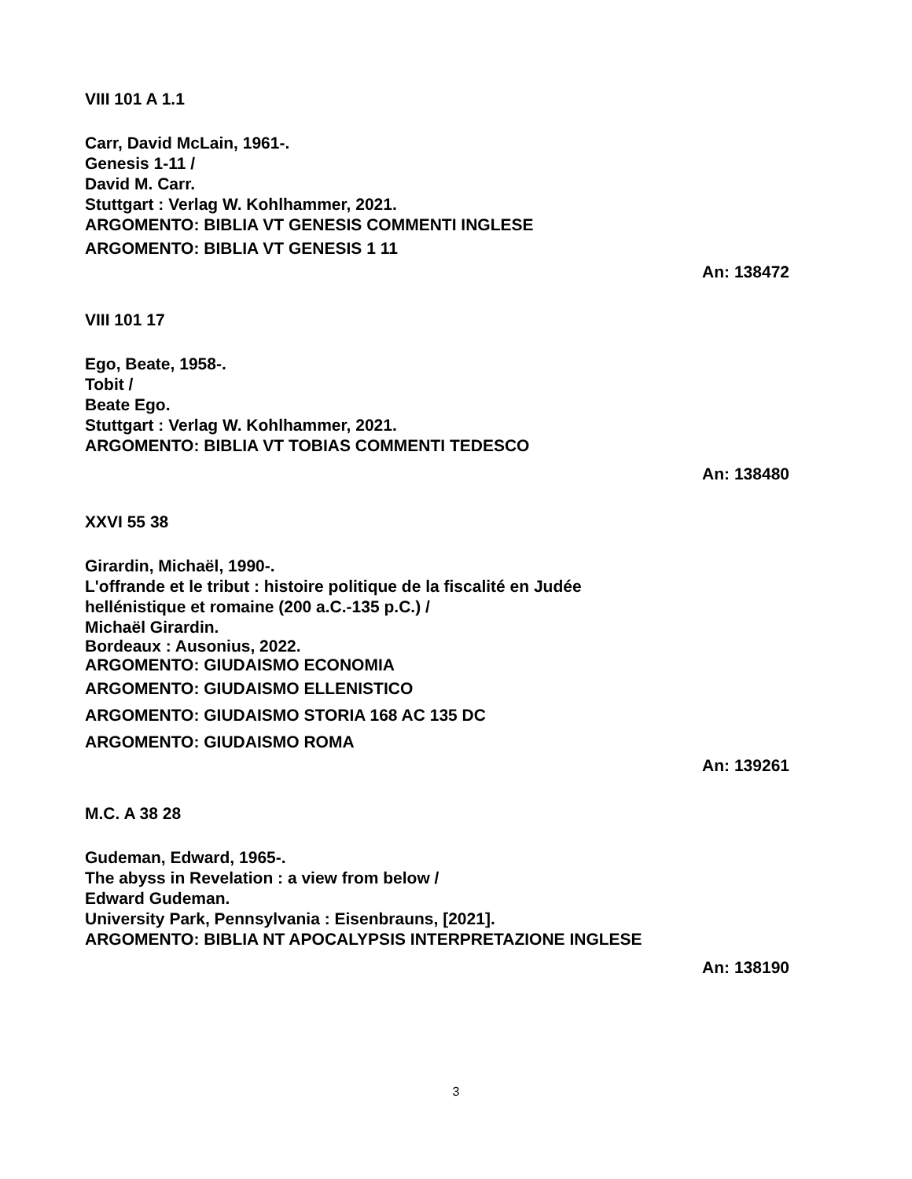VIII 101 A 1.1
Carr, David McLain, 1961-.
Genesis 1-11 /
David M. Carr.
Stuttgart : Verlag W. Kohlhammer, 2021.
ARGOMENTO: BIBLIA VT GENESIS COMMENTI INGLESE
ARGOMENTO: BIBLIA VT GENESIS 1 11
An: 138472
VIII 101 17
Ego, Beate, 1958-.
Tobit /
Beate Ego.
Stuttgart : Verlag W. Kohlhammer, 2021.
ARGOMENTO: BIBLIA VT TOBIAS COMMENTI TEDESCO
An: 138480
XXVI 55 38
Girardin, Michaël, 1990-.
L'offrande et le tribut : histoire politique de la fiscalité en Judée
hellénistique et romaine (200 a.C.-135 p.C.) /
Michaël Girardin.
Bordeaux : Ausonius, 2022.
ARGOMENTO: GIUDAISMO ECONOMIA
ARGOMENTO: GIUDAISMO ELLENISTICO
ARGOMENTO: GIUDAISMO STORIA 168 AC 135 DC
ARGOMENTO: GIUDAISMO ROMA
An: 139261
M.C. A 38 28
Gudeman, Edward, 1965-.
The abyss in Revelation : a view from below /
Edward Gudeman.
University Park, Pennsylvania : Eisenbrauns, [2021].
ARGOMENTO: BIBLIA NT APOCALYPSIS INTERPRETAZIONE INGLESE
An: 138190
3